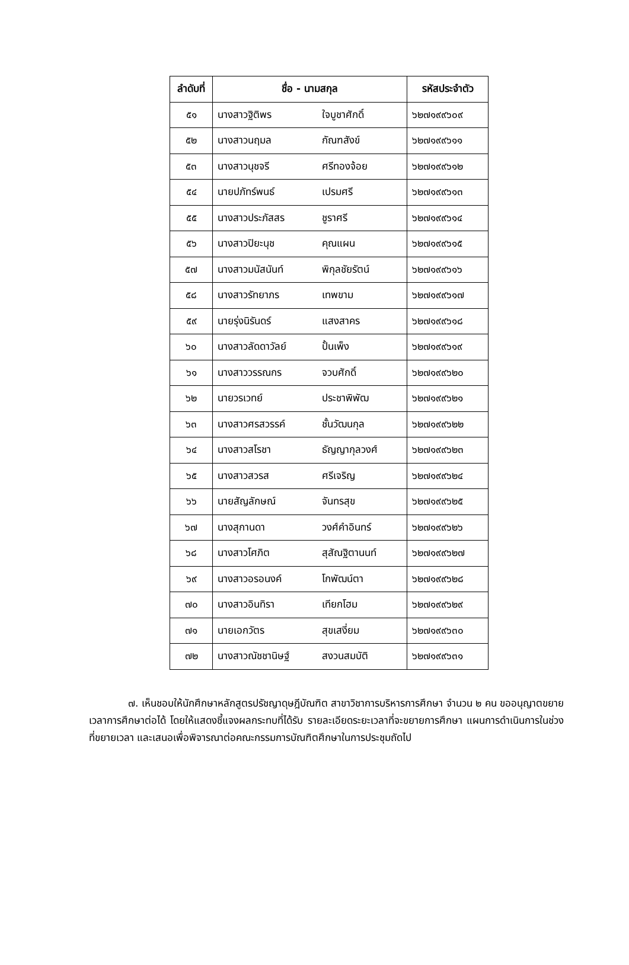| ลำดับที่ | ชื่อ - นามสกุล | | รหัสประจำตัว |
| --- | --- | --- | --- |
| ๕๑ | นางสาวฐิติพร | ใจบูชาศักดิ์ | ๖๒๗๑๙๙๖๐๙ |
| ๕๒ | นางสาวนฤมล | กัณฑสังข์ | ๖๒๗๑๙๙๖๑๑ |
| ๕๓ | นางสาวนุชจรี | ศรีทองจ้อย | ๖๒๗๑๙๙๖๑๒ |
| ๕๔ | นายปภัทร์พนธ์ | เปรมศรี | ๖๒๗๑๙๙๖๑๓ |
| ๕๕ | นางสาวประภัสสร | ชูราศรี | ๖๒๗๑๙๙๖๑๔ |
| ๕๖ | นางสาวปิยะนุช | คุณแผน | ๖๒๗๑๙๙๖๑๕ |
| ๕๗ | นางสาวมนัสนันท์ | พิกุลชัยรัตน์ | ๖๒๗๑๙๙๖๑๖ |
| ๕๘ | นางสาวรัทยาภร | เทพขาม | ๖๒๗๑๙๙๖๑๗ |
| ๕๙ | นายรุ่งนิรันดร์ | แสงสาคร | ๖๒๗๑๙๙๖๑๘ |
| ๖๐ | นางสาวลัดดาวัลย์ | ปั้นเพ็ง | ๖๒๗๑๙๙๖๑๙ |
| ๖๑ | นางสาววรรณกร | จวบศักดิ์ | ๖๒๗๑๙๙๖๒๐ |
| ๖๒ | นายวรเวทย์ | ประชาพิพัฒ | ๖๒๗๑๙๙๖๒๑ |
| ๖๓ | นางสาวศรสวรรค์ | ชั้นวัฒนกุล | ๖๒๗๑๙๙๖๒๒ |
| ๖๔ | นางสาวสโรชา | ธัญญากุลวงศ์ | ๖๒๗๑๙๙๖๒๓ |
| ๖๕ | นางสาวสวรส | ศรีเจริญ | ๖๒๗๑๙๙๖๒๔ |
| ๖๖ | นายสัญลักษณ์ | จันทรสุข | ๖๒๗๑๙๙๖๒๕ |
| ๖๗ | นางสุกานดา | วงศ์คำอินทร์ | ๖๒๗๑๙๙๖๒๖ |
| ๖๘ | นางสาวโศภิต | สุสัณฐิตานนท์ | ๖๒๗๑๙๙๖๒๗ |
| ๖๙ | นางสาวอรอนงค์ | โกพัฒน์ตา | ๖๒๗๑๙๙๖๒๘ |
| ๗๐ | นางสาวอินทิรา | เทียกโฮม | ๖๒๗๑๙๙๖๒๙ |
| ๗๑ | นายเอกวัตร | สุขเสงี่ยม | ๖๒๗๑๙๙๖๓๐ |
| ๗๒ | นางสาวณัชชานิษฐ์ | สงวนสมบัติ | ๖๒๗๑๙๙๖๓๑ |
๗. เห็นชอบให้นักศึกษาหลักสูตรปรัชญาดุษฎีบัณฑิต สาขาวิชาการบริหารการศึกษา จำนวน ๒ คน ขออนุญาตขยายเวลาการศึกษาต่อได้ โดยให้แสดงชี้แจงผลกระทบที่ได้รับ รายละเอียดระยะเวลาที่จะขยายการศึกษา แผนการดำเนินการในช่วงที่ขยายเวลา และเสนอเพื่อพิจารณาต่อคณะกรรมการบัณฑิตศึกษาในการประชุมถัดไป